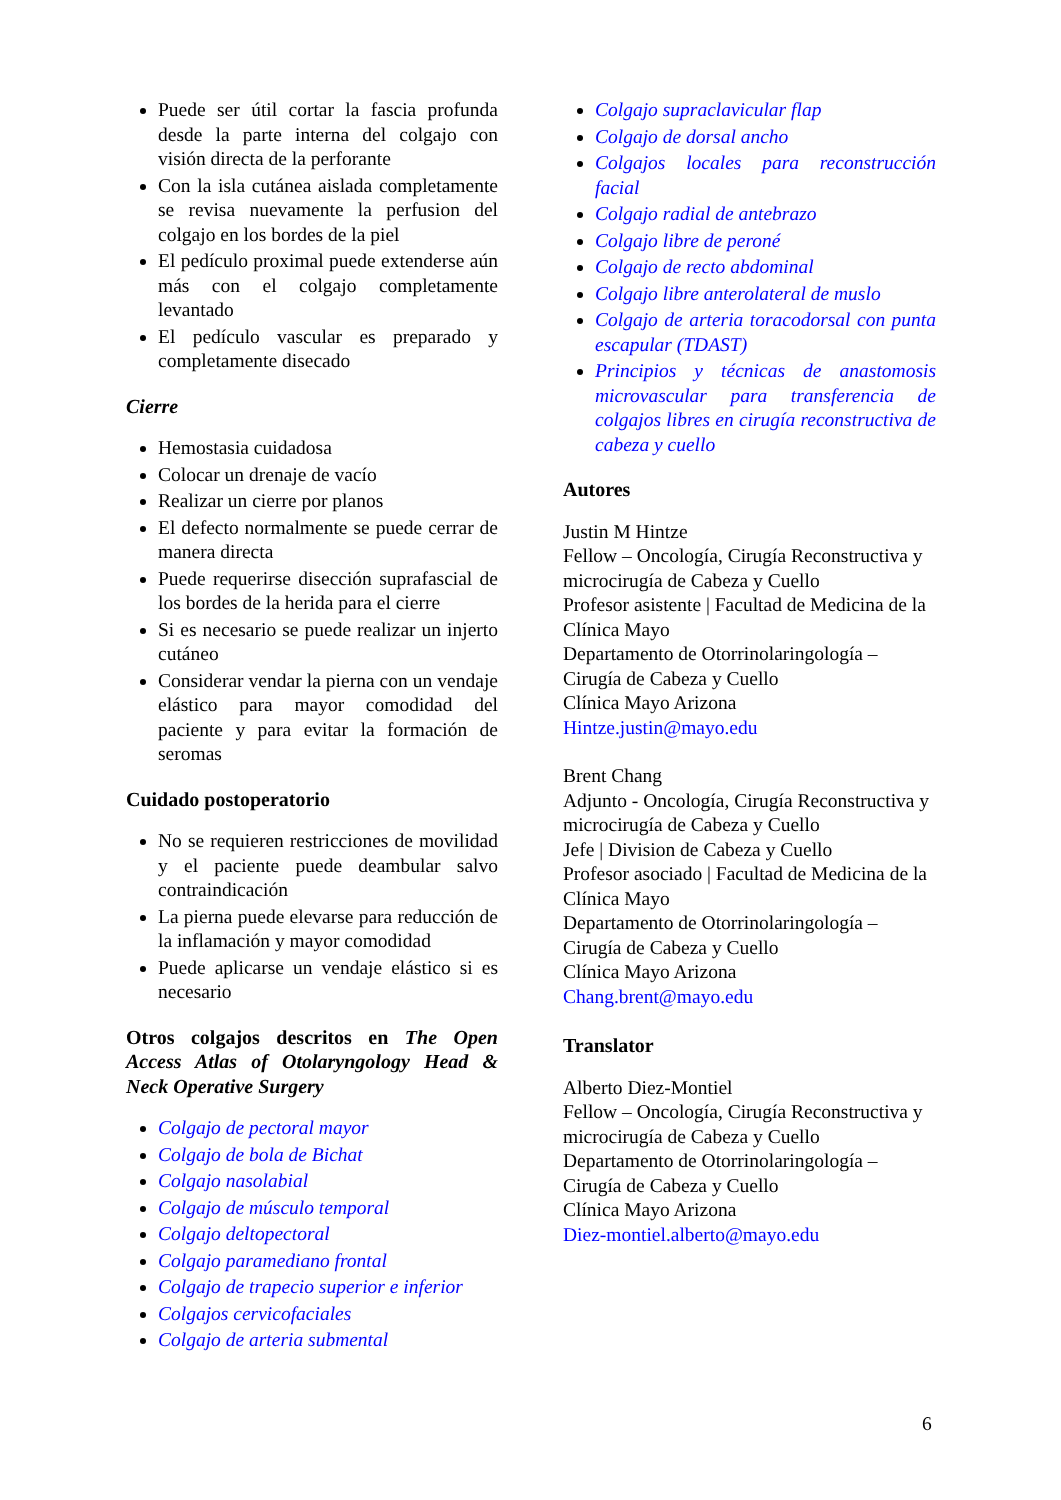Puede ser útil cortar la fascia profunda desde la parte interna del colgajo con visión directa de la perforante
Con la isla cutánea aislada completamente se revisa nuevamente la perfusion del colgajo en los bordes de la piel
El pedículo proximal puede extenderse aún más con el colgajo completamente levantado
El pedículo vascular es preparado y completamente disecado
Cierre
Hemostasia cuidadosa
Colocar un drenaje de vacío
Realizar un cierre por planos
El defecto normalmente se puede cerrar de manera directa
Puede requerirse disección suprafascial de los bordes de la herida para el cierre
Si es necesario se puede realizar un injerto cutáneo
Considerar vendar la pierna con un vendaje elástico para mayor comodidad del paciente y para evitar la formación de seromas
Cuidado postoperatorio
No se requieren restricciones de movilidad y el paciente puede deambular salvo contraindicación
La pierna puede elevarse para reducción de la inflamación y mayor comodidad
Puede aplicarse un vendaje elástico si es necesario
Otros colgajos descritos en The Open Access Atlas of Otolaryngology Head & Neck Operative Surgery
Colgajo de pectoral mayor
Colgajo de bola de Bichat
Colgajo nasolabial
Colgajo de músculo temporal
Colgajo deltopectoral
Colgajo paramediano frontal
Colgajo de trapecio superior e inferior
Colgajos cervicofaciales
Colgajo de arteria submental
Colgajo supraclavicular flap
Colgajo de dorsal ancho
Colgajos locales para reconstrucción facial
Colgajo radial de antebrazo
Colgajo libre de peroné
Colgajo de recto abdominal
Colgajo libre anterolateral de muslo
Colgajo de arteria toracodorsal con punta escapular (TDAST)
Principios y técnicas de anastomosis microvascular para transferencia de colgajos libres en cirugía reconstructiva de cabeza y cuello
Autores
Justin M Hintze
Fellow – Oncología, Cirugía Reconstructiva y microcirugía de Cabeza y Cuello
Profesor asistente | Facultad de Medicina de la Clínica Mayo
Departamento de Otorrinolaringología – Cirugía de Cabeza y Cuello
Clínica Mayo Arizona
Hintze.justin@mayo.edu
Brent Chang
Adjunto - Oncología, Cirugía Reconstructiva y microcirugía de Cabeza y Cuello
Jefe | Division de Cabeza y Cuello
Profesor asociado | Facultad de Medicina de la Clínica Mayo
Departamento de Otorrinolaringología – Cirugía de Cabeza y Cuello
Clínica Mayo Arizona
Chang.brent@mayo.edu
Translator
Alberto Diez-Montiel
Fellow – Oncología, Cirugía Reconstructiva y microcirugía de Cabeza y Cuello
Departamento de Otorrinolaringología – Cirugía de Cabeza y Cuello
Clínica Mayo Arizona
Diez-montiel.alberto@mayo.edu
6